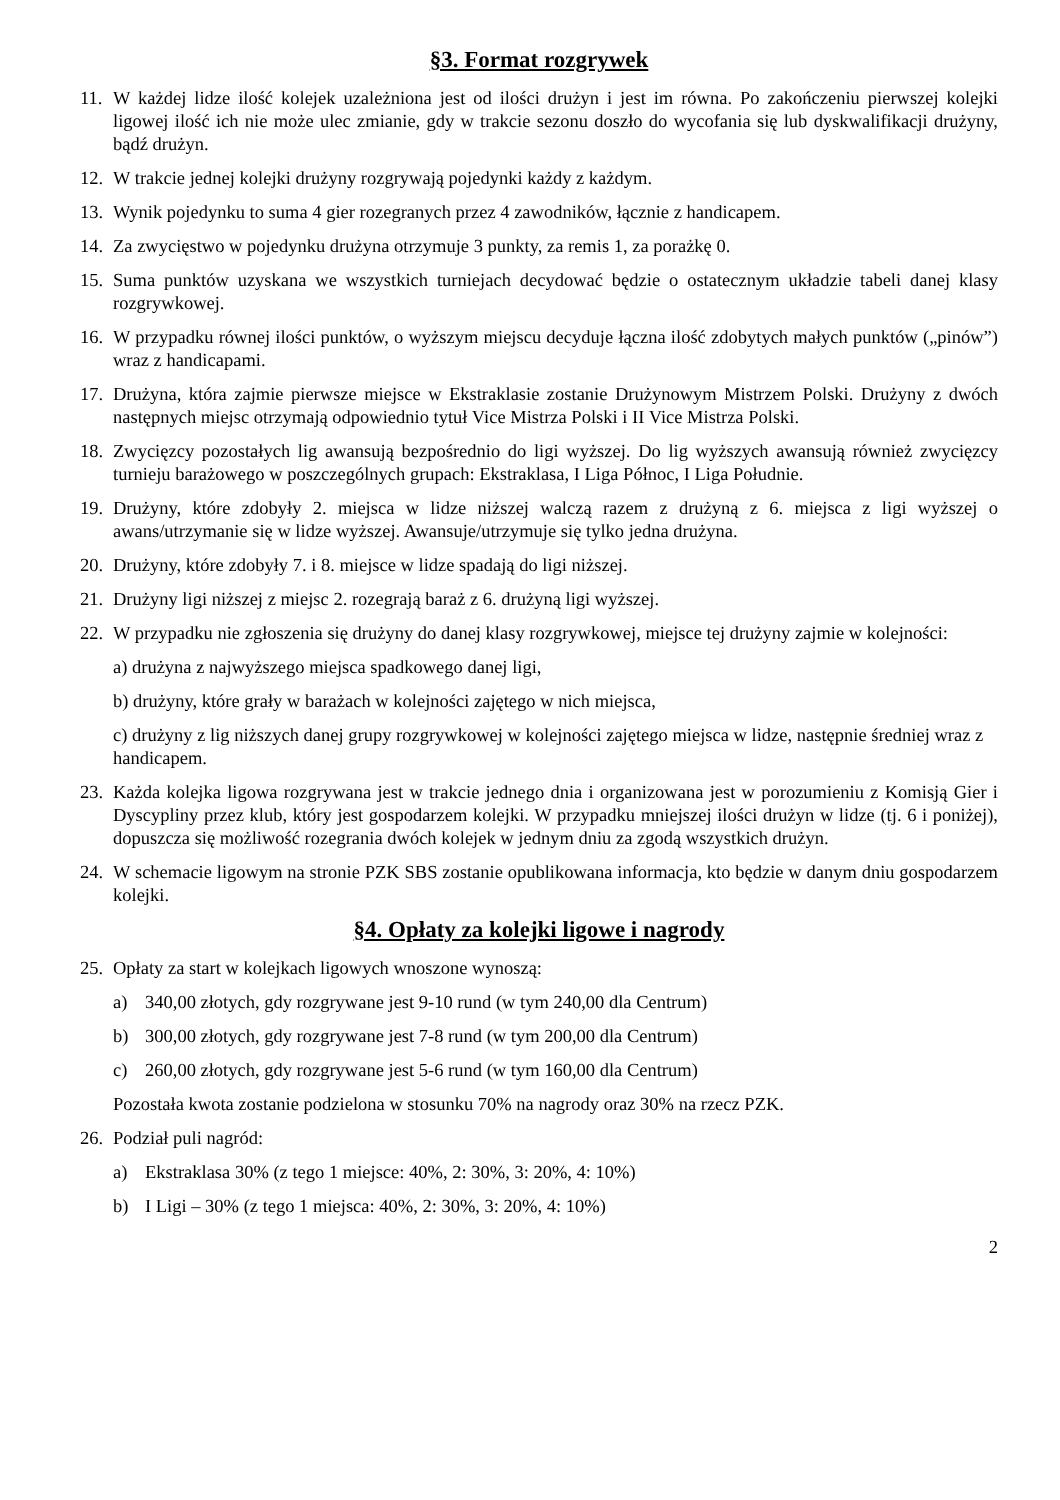§3. Format rozgrywek
11. W każdej lidze ilość kolejek uzależniona jest od ilości drużyn i jest im równa. Po zakończeniu pierwszej kolejki ligowej ilość ich nie może ulec zmianie, gdy w trakcie sezonu doszło do wycofania się lub dyskwalifikacji drużyny, bądź drużyn.
12. W trakcie jednej kolejki drużyny rozgrywają pojedynki każdy z każdym.
13. Wynik pojedynku to suma 4 gier rozegranych przez 4 zawodników, łącznie z handicapem.
14. Za zwycięstwo w pojedynku drużyna otrzymuje 3 punkty, za remis 1, za porażkę 0.
15. Suma punktów uzyskana we wszystkich turniejach decydować będzie o ostatecznym układzie tabeli danej klasy rozgrywkowej.
16. W przypadku równej ilości punktów, o wyższym miejscu decyduje łączna ilość zdobytych małych punktów („pinów”) wraz z handicapami.
17. Drużyna, która zajmie pierwsze miejsce w Ekstraklasie zostanie Drużynowym Mistrzem Polski. Drużyny z dwóch następnych miejsc otrzymają odpowiednio tytuł Vice Mistrza Polski i II Vice Mistrza Polski.
18. Zwycięzcy pozostałych lig awansują bezpośrednio do ligi wyższej. Do lig wyższych awansują również zwycięzcy turnieju barażowego w poszczególnych grupach: Ekstraklasa, I Liga Północ, I Liga Południe.
19. Drużyny, które zdobyły 2. miejsca w lidze niższej walczą razem z drużyną z 6. miejsca z ligi wyższej o awans/utrzymanie się w lidze wyższej. Awansuje/utrzymuje się tylko jedna drużyna.
20. Drużyny, które zdobyły 7. i 8. miejsce w lidze spadają do ligi niższej.
21. Drużyny ligi niższej z miejsc 2. rozegrają baraż z 6. drużyną ligi wyższej.
22. W przypadku nie zgłoszenia się drużyny do danej klasy rozgrywkowej, miejsce tej drużyny zajmie w kolejności:
a) drużyna z najwyższego miejsca spadkowego danej ligi,
b) drużyny, które grały w barażach w kolejności zajętego w nich miejsca,
c) drużyny z lig niższych danej grupy rozgrywkowej w kolejności zajętego miejsca w lidze, następnie średniej wraz z handicapem.
23. Każda kolejka ligowa rozgrywana jest w trakcie jednego dnia i organizowana jest w porozumieniu z Komisją Gier i Dyscypliny przez klub, który jest gospodarzem kolejki. W przypadku mniejszej ilości drużyn w lidze (tj. 6 i poniżej), dopuszcza się możliwość rozegrania dwóch kolejek w jednym dniu za zgodą wszystkich drużyn.
24. W schemacie ligowym na stronie PZK SBS zostanie opublikowana informacja, kto będzie w danym dniu gospodarzem kolejki.
§4. Opłaty za kolejki ligowe i nagrody
25. Opłaty za start w kolejkach ligowych wnoszone wynoszą:
a) 340,00 złotych, gdy rozgrywane jest 9-10 rund (w tym 240,00 dla Centrum)
b) 300,00 złotych, gdy rozgrywane jest 7-8 rund (w tym 200,00 dla Centrum)
c) 260,00 złotych, gdy rozgrywane jest 5-6 rund (w tym 160,00 dla Centrum)
Pozostała kwota zostanie podzielona w stosunku 70% na nagrody oraz 30% na rzecz PZK.
26. Podział puli nagród:
a) Ekstraklasa 30% (z tego 1 miejsce: 40%, 2: 30%, 3: 20%, 4: 10%)
b) I Ligi – 30% (z tego 1 miejsca: 40%, 2: 30%, 3: 20%, 4: 10%)
2